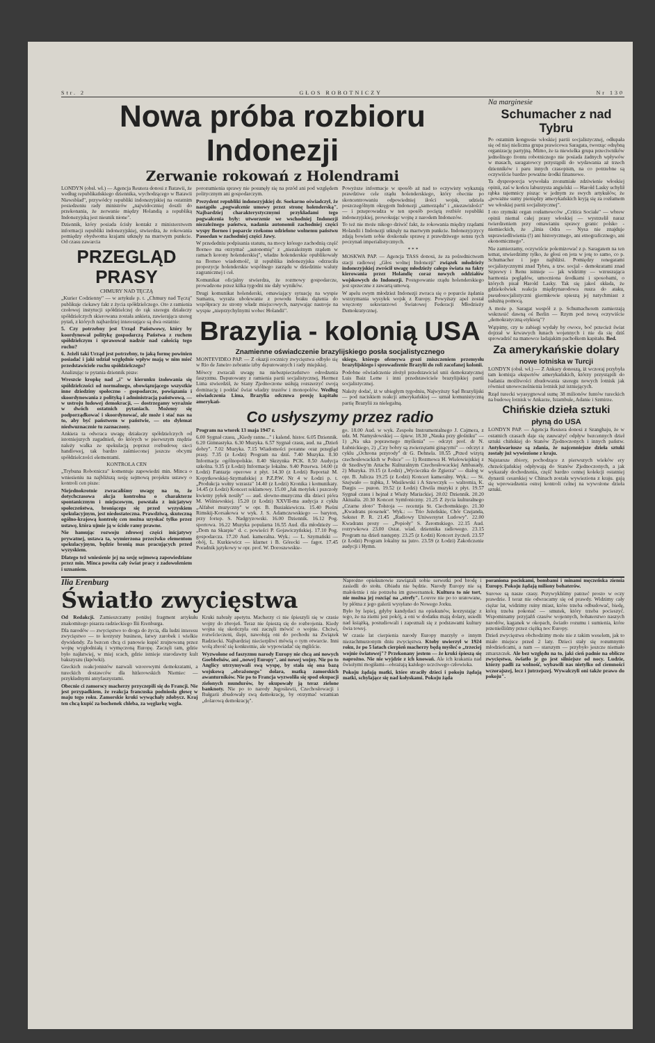Str. 2 GŁOS ROBOTNICZY Nr 130
Nowa próba rozbioru Indonezji
Zerwanie rokowań z Holendrami
LONDYN (obsł. wł.) — Agencja Reutera donosi z Batawii, że według republikańskiego dziennika, wychodzącego w Batawii Niewsblad", przywódcy republiki indonezyjskiej na ostatnim posiedzeniu rady ministrów „najwidoczniej doszli do przekonania, że zerwanie między Holandią a republiką Indonezyjską jest nieunik nione".
Dziennik, który posiada ścisły kontakt z ministerstwem informacji republiki indonezyjskiej, stwierdza, że rokowania pomiędzy obydwoma krajami utknęły na martwym punkcie. Od czasu zawarcia
PRZEGLĄD PRASY
CHMURY NAD TĘCZĄ
„Kurier Codzienny" — w artykule p. t. „Chmury nad Tęczą" publikuje ciekawy fakt z życia spółdzielczego. Oto z ramienia czołowej instytucji spółdzielczej do rąk szeregu działaczy spółdzielczych skierowana została ankieta, zawierająca szereg pytań, z których najbardziej interesujące są dwa ostatnie:
5. Czy potrzebny jest Urząd Państwowy, który by koordynował politykę gospodarczą Państwa z ruchem spółdzielczym i sprawował nadzór nad całością tego ruchu?
6. Jeżeli taki Urząd jest potrzebny, to jaką formę powinien posiadać i jaki udział względnie wpływ mają w nim mieć przedstawiciele ruchu spółdzielczego?
Analizując te pytania dziennik pisze:
Wreszcie kropkę nad „i" w kierunku izolowania się spółdzielczości od normalnego, obowiązującego wszystkie inne dziedziny społeczno - gospodarcze, powiązania i skoordynowania z polityką i administracją państwową, — w ustroju ludowej demokracji, — dostrzegamy wyraźnie w dwóch ostatnich pytaniach. Możemy się podporządkować i skoordynować, ale może i stać nas na to, aby być państwem w państwie, — oto dylemat niedwuznacznie tu zaznaczony.
Ankieta ta odwraca uwagę działaczy spółdzielczych od istotniejszych zagadnień, do których w pierwszym rzędzie należy walka ze spekulacją poprzez rozbudowę sieci handlowej, tak bardzo zaśmieconej jeszcze obcymi spółdzielczości elementami.
KONTROLA CEN
„Trybuna Robotnicza" komentuje zapowiedzi min. Minca o wniesieniu na najbliższą sesję sejmową projektu ustawy o kontroli cen pisze:
Niejednokrotnie zwracaliśmy uwagę na to, że dotychczasowa akcja kontrolna o charakterze spontanicznym i miejscowym, powstała z inicjatywy społeczeństwa, broniącego się przed wyzyskiem spekulacyjnym, jest niedostateczna. Prawdziwą, skuteczną ogólno-krajową kontrolę cen można uzyskać tylko przez ustawę, która ujmie ją w ścisłe ramy prawne.
Nie hamując rozwoju zdrowej części inicjatywy prywatnej, ustawa ta, wymierzona przeciwko elementom spekulacyjnym, będzie bronią mas pracujących przed wyzyskiem.
Dlatego też wniesienie jej na sesję sejmową zapowiedziane przez min. Minca powita cały świat pracy z zadowoleniem i uznaniem.
porozumienia sprawy nie posunęły się na przód ani pod względem politycznym ani gospodarczym.
Prezydent republiki indonezyjskiej dr. Soekarno oświadczył, że nastąpiło „pogwałcenie umowy przez stronę holenderską". Najbardziej charakterystycznymi przykładami tego pogwałcenia były: utworzenie we wschodniej Indonezji niezależnego państwa, nadania autonomii zachodniej części wyspy Borneo i poparcie rzekomo udzielone wolnemu państwu Pasoedan w zachodniej części Jawy.
W przededniu podpisania statutu, na mocy którego zachodnią część Borneo ma otrzymać „autonomię" z „niezależnym rządem w ramach korony holenderskiej", władze holenderskie opublikowały na Borneo wiadomość, iż republika indonezyjska odrzuciła propozycje holenderskie wspólnego zarządu w dziedzinie waluty zagranicznej i ceł.
Komunikat oficjalny stwierdza, że rozmowy gospodarcze, prowadzone przez kilka tygodni nie dały wyników.
Drugi komunikat holenderski, omawiający sytuację na wyspie Sumatra, wyraża ubolewanie z powodu braku dążenia do współpracy ze strony władz miejscowych, nazywając nastroje na wyspie „nieprzychylnymi wobec Holandii".
Powyższe informacje w sposób aż nad to oczywisty wykazują prawdziwe cele rządu holenderskiego, który obecnie po skoncentrowaniu odpowiedniej ilości wojsk, udziela poszczególnym okręgom Indonezji „samorządu" i „niezawisłości" — i przeprowadza w ten sposób pociętą rozbiór republiki indonezyjskiej, prowokując wojnę z narodem Indonezów.
To też nie może nikogo dziwić fakt, że rokowania między rządami Holandii i Indonezji utknęły na martwym punkcie. Indonezyjczycy zdają bowiem sobie doskonale sprawę z prawdziwego sensu tych poczynań imperialistycznych.
* * *
MOSKWA PAP. — Agencja TASS donosi, że za pośrednictwem stacji radiowej „Głos wolnej Indonezji" związek młodzieży indonezyjskiej zwrócił uwagę młodzieży całego świata na fakty kierowania przez Holandię coraz nowych oddziałów wojskowych do Indonezji. Postępowanie rządu holenderskiego jest sprzeczne z zawartą umową.
W apelu swym młodzież Indonezji zwraca się o poparcie żądania wstrzymania wysyłek wojsk z Europy. Powyższy apel został wręczony sekretarzowi Światowej Federacji Młodzieży Demokratycznej.
Brazylia - kolonią USA
Znamienne oświadczenie brazylijskiego posła socjalistycznego
MONTEVIDEO PAP. — Z okazji rocznicy zwycięstwa odbyło się w Rio de Janeiro zebranie izby deputowanych i rady miejskiej.
Mówcy zwracali uwagę na niebezpieczeństwo odrodzenia faszyzmu. Deputowany z ramienia partii socjalistycznej, Hermez Lima stwierdził, że Stany Zjednoczone usiłują rozszerzyć swoją dominację i poddać świat władzy trustów i monopolów. Według oświadczenia Lima, Brazylia odczuwa presję kapitału amerykań-
skiego, którego ofensywa grozi zniszczeniem przemysłu brazylijskiego i sprowadzenie Brazylii do roli zacofanej kolonii.
Podobne oświadczenie złożył przedstawiciel unii demokratycznej Luis Baiz Leme i inni przedstawiciele brazylijskiej partii socjalistycznej.
Należy dodać, iż w ubiegłym tygodniu, Najwyższy Sąd Brazylijski — pod naciskiem reakcji amerykańskiej — uznał komunistyczną partię Brazylii za nielegalną.
Co usłyszymy przez radio
Program na wtorek 13 maja 1947 r.
6.00 Sygnał czasu, „Kiedy ranne..." i kalend. histor. 6.05 Dziennik. 6.20 Gimnastyka. 6.30 Muzyka. 6.57 Sygnał czasu, aud. na „Dzień dobry". 7.02 Muzyka. 7.15 Wiadomości poranne oraz przegląd prasy. 7.35 (z Łodzi) Program na dziś. 7.40 Muzyka. 8.30 Informacje ogólnopolskie. 8.40 Skrzynka PCK. 8.50 Audycja szkolna. 9.35 (z Łodzi) Informacje lokalne. 9.40 Przerwa. 14.00 (z Łodzi) Fantazje operowe z płyt. 14.30 (z Łodzi) Reportaż M. Kopytkowskiej-Szymańskiej z P.Z.P.W. Nr 4 w Łodzi p. t. „Produkcja wełny wzrasta" 14.40 (z Łodzi) Kronika i komunikaty. 14.45 (z Łodzi) Koncert reklamowy. 15.00 „Jak motylek i pszczoły kwietny pyłek nosiły" — aud. słowno-muzyczna dla dzieci pióra M. Wiśniewskiej. 15.20 (z Łodzi) XXVII-ma audycja z cyklu „Alfabet muzyczny" w opr. B. Busiakiewicza. 15.40 Pieśni Rimskij-Korsakowa w wyk. J. S. Adamczewskiego — baryton, przy fortep. S. Nadgryzowski. 16.00 Dziennik. 16.12 Pog. sportowa. 16.22 Muzyka popularna 16.55 Aud. dla młodzieży — „Dom na Skarpie" d. c. powieści P. Gojawiczyńskiej. 17.10 Pog. gospodarcza. 17.20 Aud. kameralna. Wyk.: — L. Szymański — obój, L. Kurkiewicz — klarnet i B. Górecki — fagot. 17.45 Poradnik językowy w opr. prof. W. Doroszewskie-
go. 18.00 Aud. w wyk. Zespołu Instrumentalnego J. Cajmera, z udz. M. Namysłowskiej — śpiew. 18.30 „Nauka przy głośniku" — 1) „Na uka poprawnego myślenia" — odczyt prof. dr N. Łubnickiego, 2) „Czy bobry są zwierzętami ginącymi" — odczyt z cyklu „Ochrona przyrody" dr G. Dehnela. 18.55 „Przed wizytą czechosłowackich w Polsce" — 1) Rozmowa H. Wielowiejskiej z dr Szediwy'm Attache Kulturalnym Czechosłowackiej Ambasady, 2) Muzyka. 19.15 (z Łodzi) „Wycieczka do Zgierza" — dialog w opr. B. Julicza 19.25 (z Łodzi) Koncert kameralny. Wyk.: — St. Szejwało — trąbka, J. Wasilewski i A Szewczyk — waltornia, K. Dargis — puzon. 19.52 (z Łodzi) Chwila muzyki z płyt. 19.57 Sygnał czasu i hejnał z Wieży Mariackiej. 20.02 Dziennik. 20.20 Aktualia. 20.30 Koncert Symfoniczny. 21.25 Z życia kulturalnego „Czarne złoto" Tołstoja — recenzja St. Ciechomskiego. 21.30 „Kwadrans piosenek". Wyk.: — Trio Jeżeńskie, Chór Czejanda, Sekstet P. R. 21.45 „Radiowy Uniwersytet Ludowy". 22.00 Kwadrans prozy — „Popioły" S. Żeromskiego. 22.15 Aud. rozrywkowa 23.00 Ostat. wiad. dziennika radiowego. 23.15 Program na dzień następny. 23.25 (z Łodzi) Koncert życzeń. 23.57 (z Łodzi) Program lokalny na jutro. 23.59 (z Łodzi) Zakończenie audycji i Hymn.
Na marginesie
Schumacher z nad Tybru
Po ostatnim kongresie włoskiej partii socjalistycznej, odłupała się od niej nieliczna grupa prawicowa Saragata, tworząc odrębną organizację partyjną. Mimo, że ta niewielka grupa przeciwników jednolitego frontu robotniczego nie posiada żadnych wpływów w masach, saragatowcy przystąpili do wydawania aż trzech dzienników i paru innych czasopism, na co potrzebne są oczywiście bardzo poważne środki finansowe.
Ta dysproporcja wywołała zrozumiałe zdziwienie włoskiej opinii, zaś w końcu laburzysta angielski — Harold Lasky uchylił rąbka tajemnicy pisząc w jednym ze swych artykułów, że „poważne sumy pieniędzy amerykańskich kryją się za rozłamem we włoskiej partii socjalistycznej".
I oto rzymski organ rozłamowców „Critica Sociale" — wbrew opinii niemal całej prasy włoskiej — wystrzelił naraz twierdzeniem przy omawianiu sprawy granic polsko - niemieckich, że „linia Odra — Nysa nie znajduje usprawiedliwienia (!) ani historycznego, ani etnograficznego, ani ekonomicznego".
Nie zamierzamy, oczywiście polemizować z p. Saragatem na ten temat, stwierdzimy tylko, że głosi on jota w jotę to samo, co p. Schumacher i jego najbliżsi. Pomiędzy renegatami socjalistycznymi znad Tybru, a tzw. socjal - demokratami znad Szprewy i Renu istnieje — jak widzimy — wzruszająca harmonia poglądów, umocniona środkami i sposobami, o których pisał Harold Lasky. Tak się jakoś składa, że gdziekolwiek reakcja międzynarodowa rusza do ataku, pseudosocjalistyczni giermkowie spieszą jej natychmiast z usłużną pomocą.
A może p. Saragat wespół z p. Schumacherem zamierzają wskrzesić dawną oś Berlin — Rzym pod nową oczywiście „demokratyczną etykietą"?
Wątpimy, czy te zabiegi wydały by owoce, boć przecież świat dojrzał w krwawych łunach wojennych i nie da się dziś sprowadzić na manowce ladajakim pachołkom kapitału. Bed.
Za amerykańskie dolary
nowe lotniska w Turcji
LONDYN (obsł. wł.) — Z Ankary donoszą, iż wczoraj przybyła tam komisja ekspertów amerykańskich, którzy przystąpili do badania możliwości zbudowania szeregu nowych lotnisk jak również unowocześnienia lotnisk już istniejących.
Rząd turecki wyasygnował sumę 38 milionów funtów tureckich na budowę lotnisk w Ankarze, Istambule, Adanie i Szmirze.
Chińskie dzieła sztuki
płyną do USA
LONDYN PAP. — Agencja Reutera donosi z Szanghaju, że w ostatnich czasach daje się zauważyć odpływ bezcennych dzieł sztuki chińskiej do Stanów Zjednoczonych i innych państw. Antykwariusze są zdania, że najcenniejsze dzieła sztuki zostały już wywiezione z kraju.
Najstarsze zbiory, pochodzące z pierwszych wieków ery chrześcijańskiej odpływają do Stanów Zjednoczonych, a jak wykazały dochodzenia, część bardzo cennej kolekcji ostatniej dynastii cesarskiej w Chinach została wywieziona z kraju. gają się wprowadzenia ostrej kontroli celnej na wywożone dzieła sztuki.
Ilia Erenburg
Światło zwycięstwa
Od Redakcji. Zamieszczamy poniżej fragment artykułu znakomitego pisarza radzieckiego Ilii Erenburga.
Dla narodów — zwycięstwo to droga do życia, dla ludzi interesu zwycięstwo — to korzysty business, łatwy zarobek i wielkie dywidendy. Za bezcen chcą ci panowie kupić zrujnowaną przez wojnę wygłodniałą i wymęczoną Europę. Zaczęli tam, gdzie było najłatwiej, w miej scach, gdzie istnieje starodawny kult bakszyszu (łapówki).
Greckich reakcjonistów nazwali wzorowymi demokratami, a tureckich dostawców dla hitlerowskich Niemiec — przykładnymi antyfaszystami.
Obecnie ci zamorscy macherzy przyczepili się do Francji. Nie jest przypadkiem, że reakcja francuska podniosła głowę w maju tego roku. Zamorskie kruki wywąchały zdobycz. Kraj ten chcą kupić za bochenek chleba, za węglarkę węgla.
Kruki nabrały apetytu. Macherzy ci nie śpieszyli się w czasie wojny do zbrojeń. Teraz nie śpieszą się do rozbrojenia. Kiedy wojna się skończyła oni zaczęli mówić o wojnie. Chciwi, rozwścieczeni, ślepi, nawołują oni do pochodu na Związek Radziecki. Najbardziej niecierpliwi mówią o tym otwarcie. Inni wolą zbroić się konkretnie, ale wypowiadać się mgliście.
Wyzwolone od faszyzmu narody Europy nie chcą ani nowych Goebbelsów, ani „nowej Europy", ani nowej wojny. Nie po to Anglicy utrzymywali swą wyspę, by stała się ona bazą wojskową „obrażonego" dolara, matką zamorskich awanturników. Nie po to Francja wyzwoliła się spod okupacji zielonych mundurów, by okupowały ją teraz zielone banknoty. Nie po to narody Jugosławii, Czechosłowacji i Bułgarii zbudowały swą demokrację, by otrzymać wzamian „dolarową demokrację".
Naprożno opiekunowie zawiązali sobie serwetki pod brodę i zasiedli do stołu. Obiadu nie będzie. Narody Europy nie są małoletnie i nie potrzeba im guwernantek. Kultura to nie tort, nie można jej rozciąć na „strefy". Louvre nie po to uratowane, by płótna z jego galerii wysyłano do Nowego Jorku.
Było by lepiej, gdyby kandydaci na opiekunów, korzystając z tego, że na ziemi jest pokój, a oni w dodatku mają dolary, usiedli nad książką, postudiowali i zapoznali się z podstawami kultury świa towej.
W czasie lat cierpienia narody Europy marzyły o innym niezachmurzonym dniu zwycięstwa. Ktoby uwierzył w 1924 roku, że po 5 latach cierpień macherzy będą myśleć o „trzeciej wojnie światowej"? Przekonany jestem — że kruki śpieszą się naprożno. Nie nie wyjdzie z ich knowań. Ale ich krakania nad świeżymi mogiłami—obrażają każdego uczciwego człowieka.
Pokoju żądają matki, które straciły dzieci i pokoju żądają matki, schylające się nad kołyskami. Pokoju żąda
poraniona pociskami, bombami i minami męczeńska ziemia Europy. Pokoju żądają miliony bohaterów.
Surowe są nasze czasy. Przywykliśmy patrzeć prosto w oczy prawdzie. I teraz nie odwracamy się od prawdy. Widzimy cały ciężar lat, widzimy ruiny miast, które trzeba odbudować, biedę, którą trzeba pokonać — smutek, który trzeba pocieszyć. Wspominamy przyjaźń czasów wojennych, bohaterstwo naszych narodów, kaganek w okopach, światło rozumu i sumienia, które przenieśliśmy przez ciężką noc Europy.
Dzień zwycięstwa obchodzimy może nie z takim weselem, jak to miało miejsce przed 2 laty. Dzieci stały się rozumnymi młodzieńcami, a nam — starszym — przybyło jeszcze niemało zmarszczek. Ale bez względu na to, jaki cień padnie na oblicze zwycięstwa, światło je go jest silniejsze od nocy. Ludzie, którzy padli za wolność, wybawili nas nietylko od ciemności wczorajszej, lecz i jutrzejszej. Wywalczyli oni także prawo do pokoju".